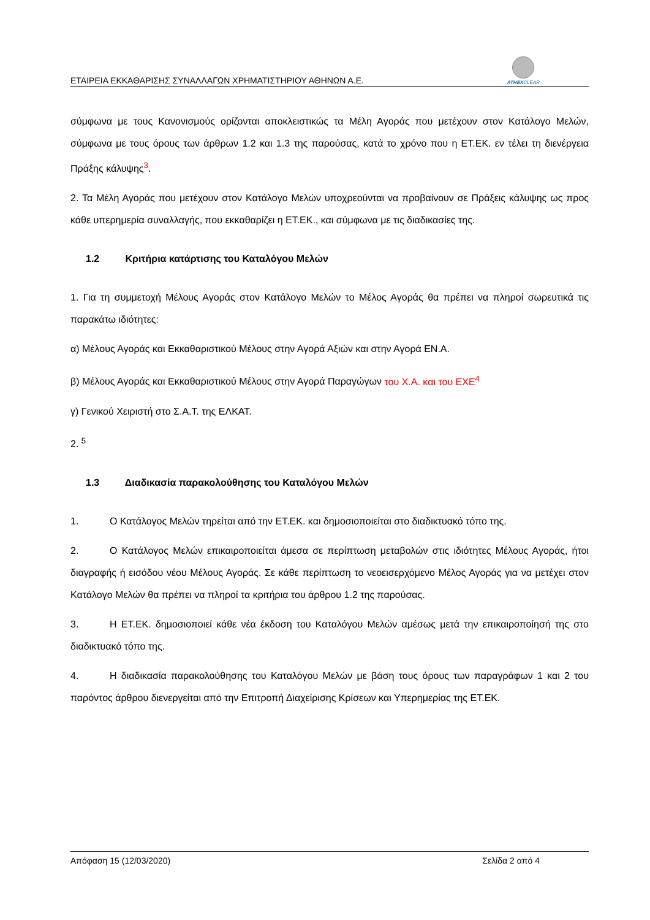ΕΤΑΙΡΕΙΑ ΕΚΚΑΘΑΡΙΣΗΣ ΣΥΝΑΛΛΑΓΩΝ ΧΡΗΜΑΤΙΣΤΗΡΙΟΥ ΑΘΗΝΩΝ Α.Ε.
ATHEXCLEAR
σύμφωνα με τους Κανονισμούς ορίζονται αποκλειστικώς τα Μέλη Αγοράς που μετέχουν στον Κατάλογο Μελών, σύμφωνα με τους όρους των άρθρων 1.2 και 1.3 της παρούσας, κατά το χρόνο που η ΕΤ.ΕΚ. εν τέλει τη διενέργεια Πράξης κάλυψης<sup>3</sup>.
2. Τα Μέλη Αγοράς που μετέχουν στον Κατάλογο Μελών υποχρεούνται να προβαίνουν σε Πράξεις κάλυψης ως προς κάθε υπερημερία συναλλαγής, που εκκαθαρίζει η ΕΤ.ΕΚ., και σύμφωνα με τις διαδικασίες της.
1.2 Κριτήρια κατάρτισης του Καταλόγου Μελών
1. Για τη συμμετοχή Μέλους Αγοράς στον Κατάλογο Μελών το Μέλος Αγοράς θα πρέπει να πληροί σωρευτικά τις παρακάτω ιδιότητες:
α) Μέλους Αγοράς και Εκκαθαριστικού Μέλους στην Αγορά Αξιών και στην Αγορά ΕΝ.Α.
β) Μέλους Αγοράς και Εκκαθαριστικού Μέλους στην Αγορά Παραγώγων του Χ.Α. και του ΕΧΕ<sup>4</sup>
γ) Γενικού Χειριστή στο Σ.Α.Τ. της ΕΛΚΑΤ.
2. <sup>5</sup>
1.3 Διαδικασία παρακολούθησης του Καταλόγου Μελών
1. Ο Κατάλογος Μελών τηρείται από την ΕΤ.ΕΚ. και δημοσιοποιείται στο διαδικτυακό τόπο της.
2. Ο Κατάλογος Μελών επικαιροποιείται άμεσα σε περίπτωση μεταβολών στις ιδιότητες Μέλους Αγοράς, ήτοι διαγραφής ή εισόδου νέου Μέλους Αγοράς. Σε κάθε περίπτωση το νεοεισερχόμενο Μέλος Αγοράς για να μετέχει στον Κατάλογο Μελών θα πρέπει να πληροί τα κριτήρια του άρθρου 1.2 της παρούσας.
3. Η ΕΤ.ΕΚ. δημοσιοποιεί κάθε νέα έκδοση του Καταλόγου Μελών αμέσως μετά την επικαιροποίησή της στο διαδικτυακό τόπο της.
4. Η διαδικασία παρακολούθησης του Καταλόγου Μελών με βάση τους όρους των παραγράφων 1 και 2 του παρόντος άρθρου διενεργείται από την Επιτροπή Διαχείρισης Κρίσεων και Υπερημερίας της ΕΤ.ΕΚ.
Απόφαση 15 (12/03/2020) Σελίδα 2 από 4